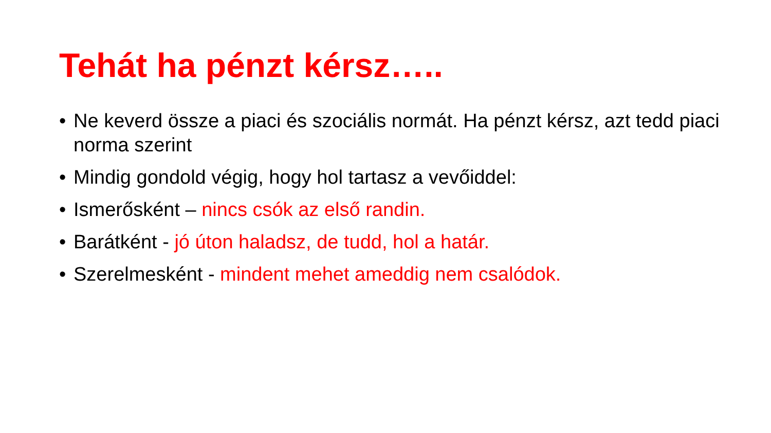Tehát ha pénzt kérsz…..
• Ne keverd össze a piaci és szociális normát. Ha pénzt kérsz, azt tedd piaci norma szerint
• Mindig gondold végig, hogy hol tartasz a vevőiddel:
• Ismerősként – nincs csók az első randin.
• Barátként - jó úton haladsz, de tudd, hol a határ.
• Szerelmesként - mindent mehet ameddig nem csalódok.